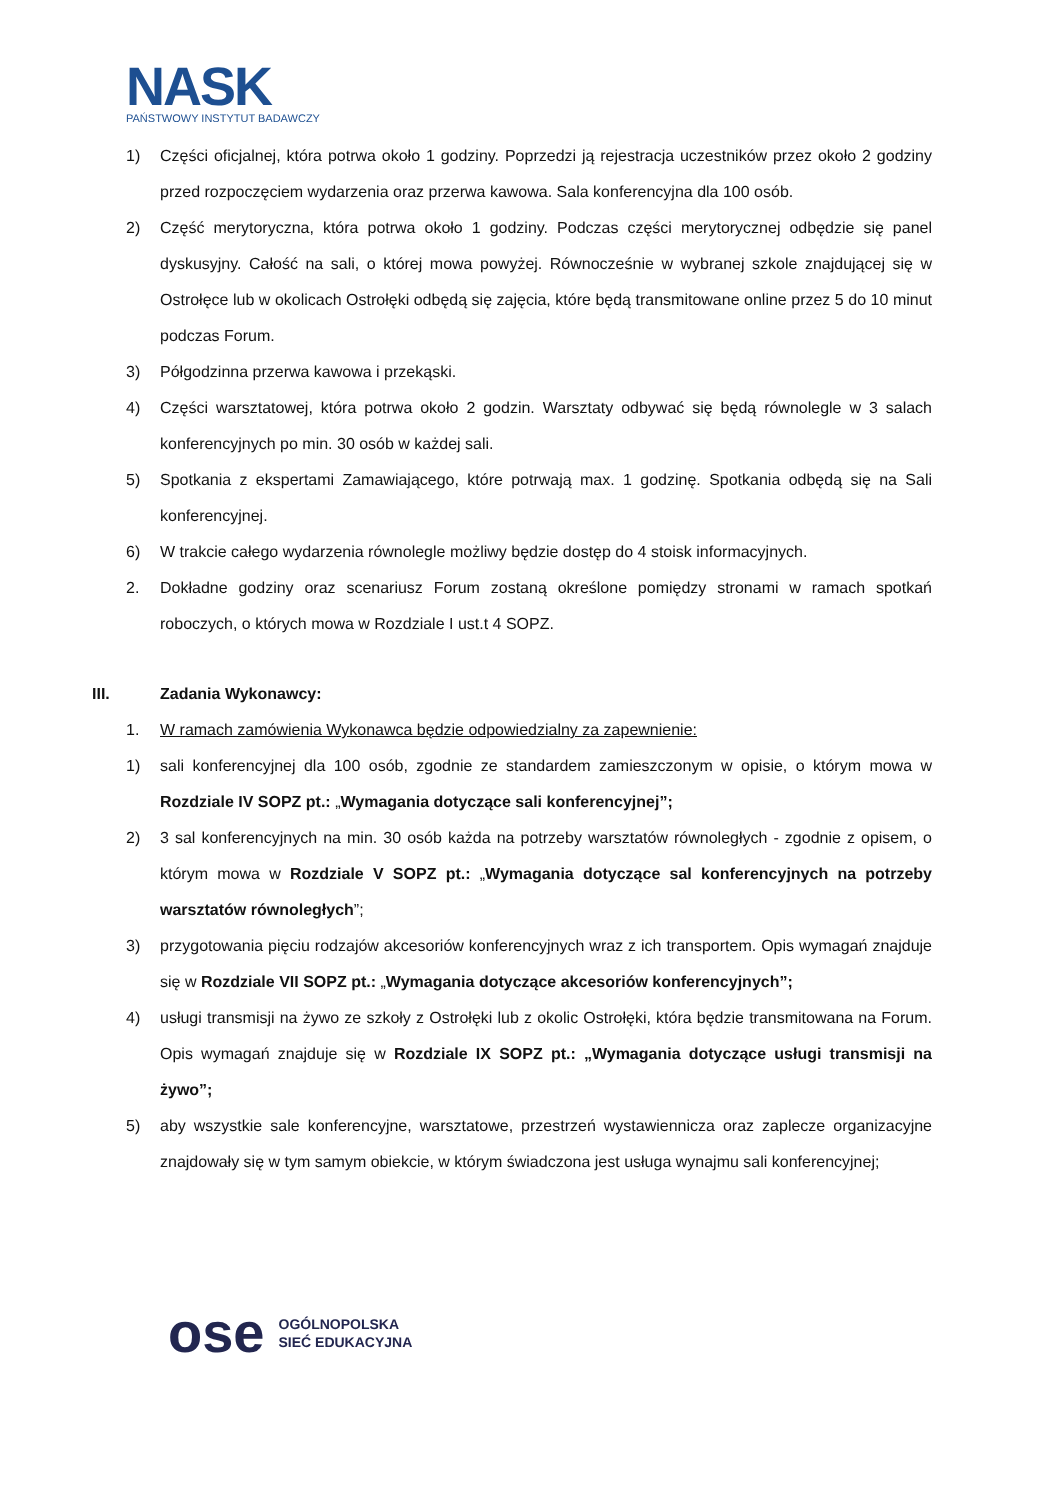NASK
PAŃSTWOWY INSTYTUT BADAWCZY
1) Części oficjalnej, która potrwa około 1 godziny. Poprzedzi ją rejestracja uczestników przez około 2 godziny przed rozpoczęciem wydarzenia oraz przerwa kawowa. Sala konferencyjna dla 100 osób.
2) Część merytoryczna, która potrwa około 1 godziny. Podczas części merytorycznej odbędzie się panel dyskusyjny. Całość na sali, o której mowa powyżej. Równocześnie w wybranej szkole znajdującej się w Ostrołęce lub w okolicach Ostrołęki odbędą się zajęcia, które będą transmitowane online przez 5 do 10 minut podczas Forum.
3) Półgodzinna przerwa kawowa i przekąski.
4) Części warsztatowej, która potrwa około 2 godzin. Warsztaty odbywać się będą równolegle w 3 salach konferencyjnych po min. 30 osób w każdej sali.
5) Spotkania z ekspertami Zamawiającego, które potrwają max. 1 godzinę. Spotkania odbędą się na Sali konferencyjnej.
6) W trakcie całego wydarzenia równolegle możliwy będzie dostęp do 4 stoisk informacyjnych.
2. Dokładne godziny oraz scenariusz Forum zostaną określone pomiędzy stronami w ramach spotkań roboczych, o których mowa w Rozdziale I ust.t 4 SOPZ.
III. Zadania Wykonawcy:
1. W ramach zamówienia Wykonawca będzie odpowiedzialny za zapewnienie:
1) sali konferencyjnej dla 100 osób, zgodnie ze standardem zamieszczonym w opisie, o którym mowa w Rozdziale IV SOPZ pt.: „Wymagania dotyczące sali konferencyjnej”;
2) 3 sal konferencyjnych na min. 30 osób każda na potrzeby warsztatów równoległych - zgodnie z opisem, o którym mowa w Rozdziale V SOPZ pt.: „Wymagania dotyczące sal konferencyjnych na potrzeby warsztatów równoległych”;
3) przygotowania pięciu rodzajów akcesoriów konferencyjnych wraz z ich transportem. Opis wymagań znajduje się w Rozdziale VII SOPZ pt.: „Wymagania dotyczące akcesoriów konferencyjnych”;
4) usługi transmisji na żywo ze szkoły z Ostrołęki lub z okolic Ostrołęki, która będzie transmitowana na Forum. Opis wymagań znajduje się w Rozdziale IX SOPZ pt.: „Wymagania dotyczące usługi transmisji na żywo”;
5) aby wszystkie sale konferencyjne, warsztatowe, przestrzeń wystawiennicza oraz zaplecze organizacyjne znajdowały się w tym samym obiekcie, w którym świadczona jest usługa wynajmu sali konferencyjnej;
ose OGÓLNOPOLSKA
SIEĆ EDUKACYJNA